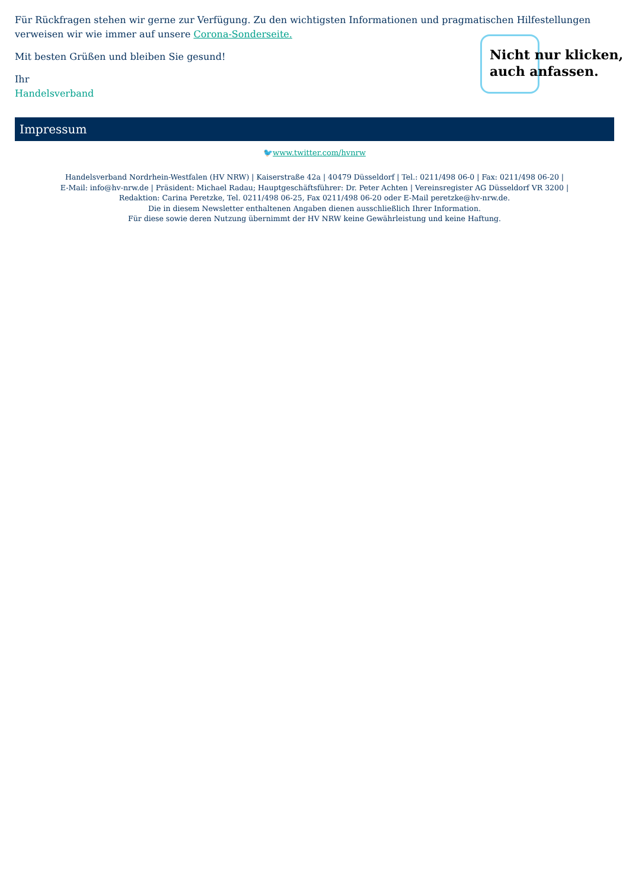Für Rückfragen stehen wir gerne zur Verfügung. Zu den wichtigsten Informationen und pragmatischen Hilfestellungen verweisen wir wie immer auf unsere Corona-Sonderseite.
Mit besten Grüßen und bleiben Sie gesund!
Ihr
Handelsverband
Nicht nur klicken,
auch anfassen.
Impressum
🐦www.twitter.com/hvnrw
Handelsverband Nordrhein-Westfalen (HV NRW) | Kaiserstraße 42a | 40479 Düsseldorf | Tel.: 0211/498 06-0 | Fax: 0211/498 06-20 |
E-Mail: info@hv-nrw.de | Präsident: Michael Radau; Hauptgeschäftsführer: Dr. Peter Achten | Vereinsregister AG Düsseldorf VR 3200 |
Redaktion: Carina Peretzke, Tel. 0211/498 06-25, Fax 0211/498 06-20 oder E-Mail peretzke@hv-nrw.de.
Die in diesem Newsletter enthaltenen Angaben dienen ausschließlich Ihrer Information.
Für diese sowie deren Nutzung übernimmt der HV NRW keine Gewährleistung und keine Haftung.